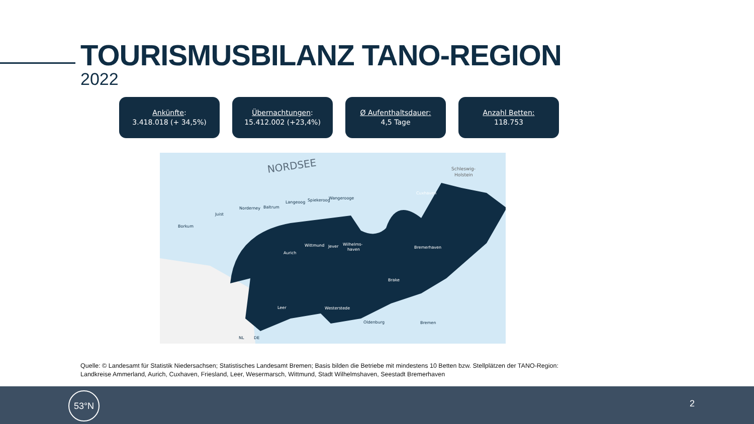TOURISMUSBILANZ TANO-REGION
2022
Ankünfte:
3.418.018 (+ 34,5%)
Übernachtungen:
15.412.002 (+23,4%)
Ø Aufenthaltsdauer:
4,5 Tage
Anzahl Betten:
118.753
NORDSEE
Schleswig-
Holstein
Borkum
Juist
Norderney
Baltrum
Langeoog
Spiekeroog
Wangerooge
Cuxhaven
Wittmund
Jever
Wilhelms-
haven
Aurich
Bremerhaven
Brake
Leer
Westerstede
Oldenburg
Bremen
NL
DE
Quelle: © Landesamt für Statistik Niedersachsen; Statistisches Landesamt Bremen; Basis bilden die Betriebe mit mindestens 10 Betten bzw. Stellplätzen der TANO-Region: Landkreise Ammerland, Aurich, Cuxhaven, Friesland, Leer, Wesermarsch, Wittmund, Stadt Wilhelmshaven, Seestadt Bremerhaven
53°N
2